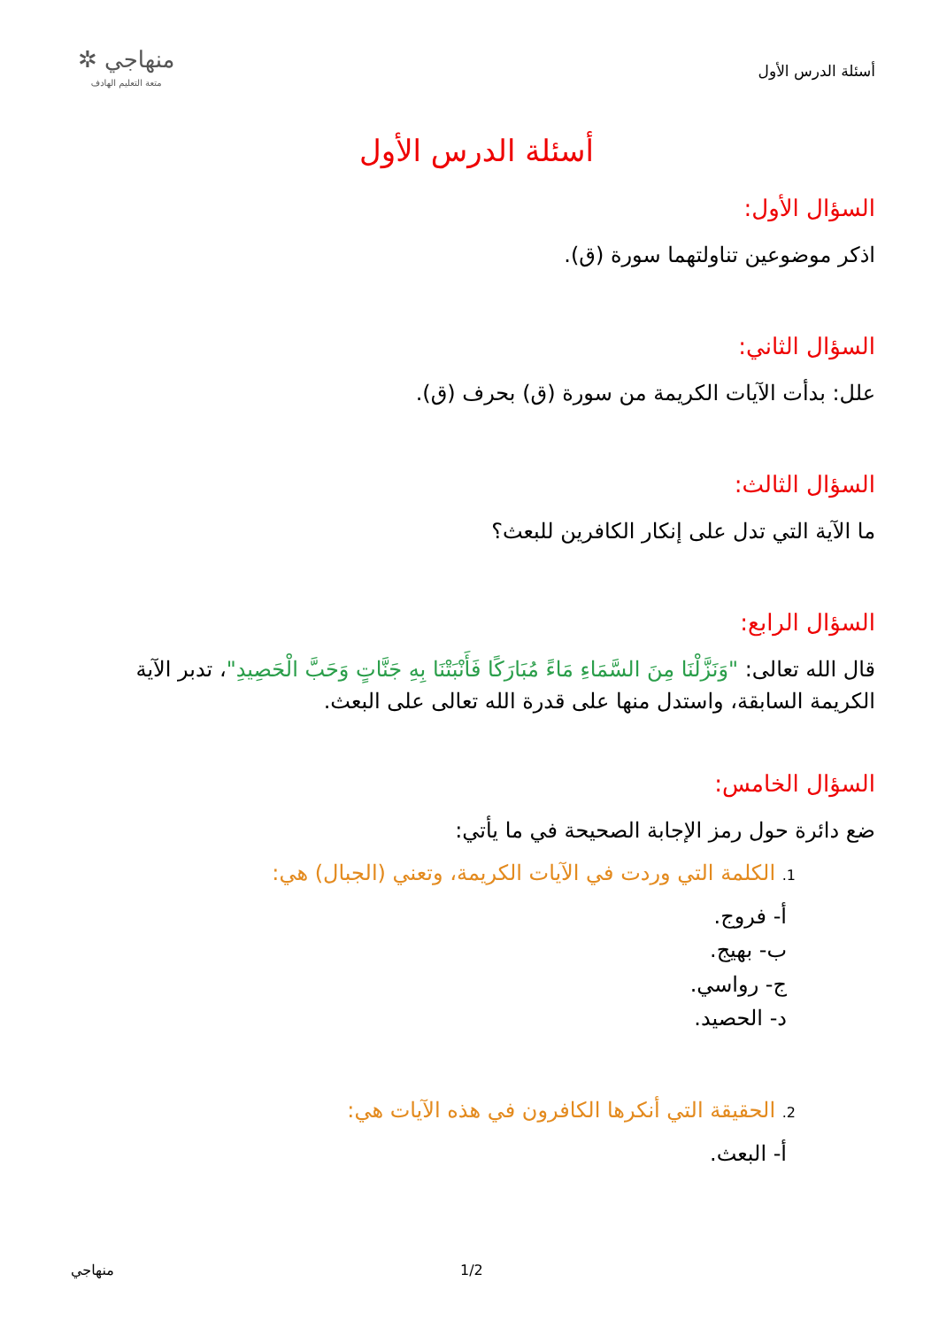أسئلة الدرس الأول
منهاجي ✲
متعة التعليم الهادف
أسئلة الدرس الأول
السؤال الأول:
اذكر موضوعين تناولتهما سورة (ق).
السؤال الثاني:
علل: بدأت الآيات الكريمة من سورة (ق) بحرف (ق).
السؤال الثالث:
ما الآية التي تدل على إنكار الكافرين للبعث؟
السؤال الرابع:
قال الله تعالى: "وَنَزَّلْنَا مِنَ السَّمَاءِ مَاءً مُبَارَكًا فَأَنْبَتْنَا بِهِ جَنَّاتٍ وَحَبَّ الْحَصِيدِ"، تدبر الآية الكريمة السابقة، واستدل منها على قدرة الله تعالى على البعث.
السؤال الخامس:
ضع دائرة حول رمز الإجابة الصحيحة في ما يأتي:
1. الكلمة التي وردت في الآيات الكريمة، وتعني (الجبال) هي:
أ- فروج.
ب- بهيج.
ج- رواسي.
د- الحصيد.
2. الحقيقة التي أنكرها الكافرون في هذه الآيات هي:
أ- البعث.
1/2
منهاجي